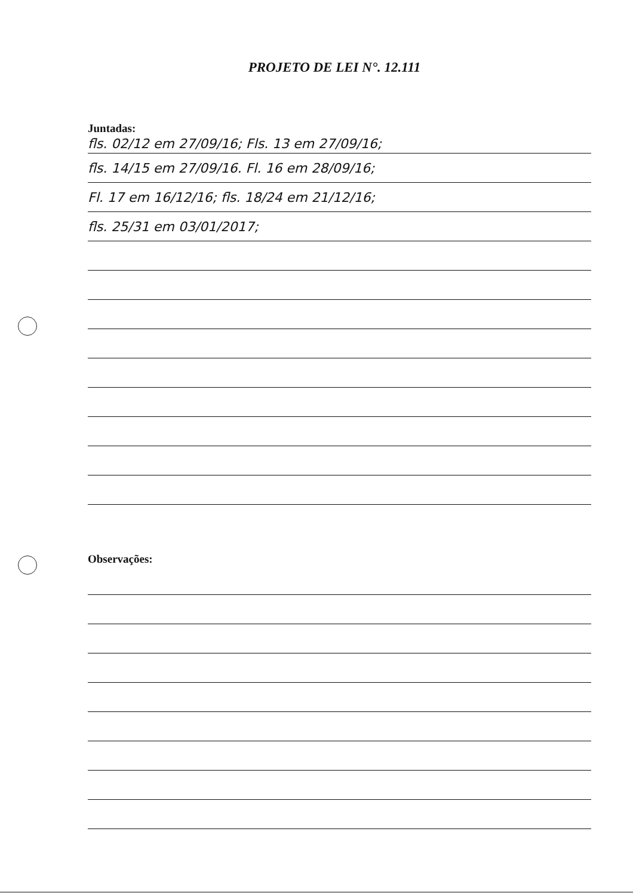PROJETO DE LEI N°. 12.111
Juntadas:
fls. 02/12 em 27/09/16; Fls. 13 em 27/09/16;
fls. 14/15 em 27/09/16. Fl. 16 em 28/09/16;
Fl. 17 em 16/12/16; fls. 18/24 em 21/12/16;
fls. 25/31 em 03/01/2017;
Observações: